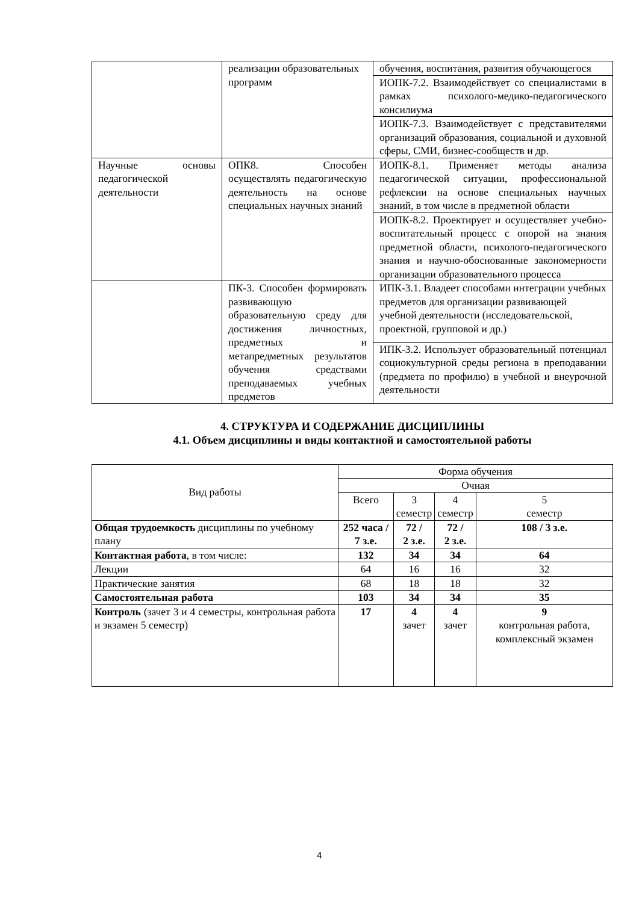| | реализации образовательных программ | обучения, воспитания, развития обучающегося |
| | | ИОПК-7.2. Взаимодействует со специалистами в рамках психолого-медико-педагогического консилиума |
| | | ИОПК-7.3. Взаимодействует с представителями организаций образования, социальной и духовной сферы, СМИ, бизнес-сообществ и др. |
| Научные основы педагогической деятельности | ОПК8. Способен осуществлять педагогическую деятельность на основе специальных научных знаний | ИОПК-8.1. Применяет методы анализа педагогической ситуации, профессиональной рефлексии на основе специальных научных знаний, в том числе в предметной области |
| | | ИОПК-8.2. Проектирует и осуществляет учебно-воспитательный процесс с опорой на знания предметной области, психолого-педагогического знания и научно-обоснованные закономерности организации образовательного процесса |
| | ПК-3. Способен формировать развивающую образовательную среду для достижения личностных, предметных и метапредметных результатов обучения средствами преподаваемых учебных предметов | ИПК-3.1. Владеет способами интеграции учебных предметов для организации развивающей учебной деятельности (исследовательской, проектной, групповой и др.) |
| | | ИПК-3.2. Использует образовательный потенциал социокультурной среды региона в преподавании (предмета по профилю) в учебной и внеурочной деятельности |
4. СТРУКТУРА И СОДЕРЖАНИЕ ДИСЦИПЛИНЫ
4.1. Объем дисциплины и виды контактной и самостоятельной работы
| Вид работы | Форма обучения | | | |
| --- | --- | --- | --- | --- |
| | Очная | | | |
| | Всего | 3 семестр | 4 семестр | 5 семестр |
| Общая трудоемкость дисциплины по учебному плану | 252 часа / 7 з.е. | 72 / 2 з.е. | 72 / 2 з.е. | 108 / 3 з.е. |
| Контактная работа , в том числе: | 132 | 34 | 34 | 64 |
| Лекции | 64 | 16 | 16 | 32 |
| Практические занятия | 68 | 18 | 18 | 32 |
| Самостоятельная работа | 103 | 34 | 34 | 35 |
| Контроль (зачет 3 и 4 семестры, контрольная работа и экзамен 5 семестр) | 17 | 4 зачет | 4 зачет | 9 контрольная работа, комплексный экзамен |
4